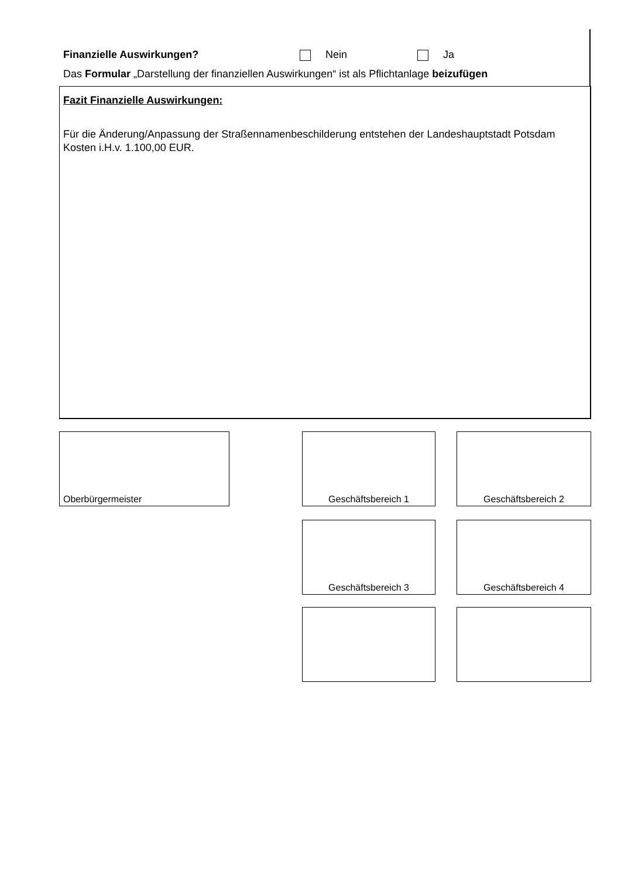Finanzielle Auswirkungen? Nein Ja
Das Formular „Darstellung der finanziellen Auswirkungen“ ist als Pflichtanlage beizufügen
Fazit Finanzielle Auswirkungen:
Für die Änderung/Anpassung der Straßennamenbeschilderung entstehen der Landeshauptstadt Potsdam Kosten i.H.v. 1.100,00 EUR.
Oberbürgermeister Geschäftsbereich 1 Geschäftsbereich 2
Geschäftsbereich 3 Geschäftsbereich 4